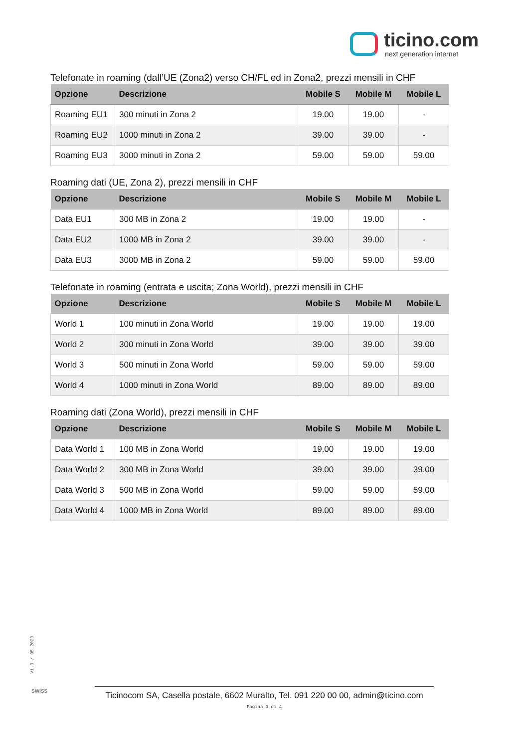ticino.com
next generation internet
Telefonate in roaming (dall’UE (Zona2) verso CH/FL ed in Zona2, prezzi mensili in CHF
| Opzione | Descrizione | Mobile S | Mobile M | Mobile L |
| --- | --- | --- | --- | --- |
| Roaming EU1 | 300 minuti in Zona 2 | 19.00 | 19.00 | - |
| Roaming EU2 | 1000 minuti in Zona 2 | 39.00 | 39.00 | - |
| Roaming EU3 | 3000 minuti in Zona 2 | 59.00 | 59.00 | 59.00 |
Roaming dati (UE, Zona 2), prezzi mensili in CHF
| Opzione | Descrizione | Mobile S | Mobile M | Mobile L |
| --- | --- | --- | --- | --- |
| Data EU1 | 300 MB in Zona 2 | 19.00 | 19.00 | - |
| Data EU2 | 1000 MB in Zona 2 | 39.00 | 39.00 | - |
| Data EU3 | 3000 MB in Zona 2 | 59.00 | 59.00 | 59.00 |
Telefonate in roaming (entrata e uscita; Zona World), prezzi mensili in CHF
| Opzione | Descrizione | Mobile S | Mobile M | Mobile L |
| --- | --- | --- | --- | --- |
| World 1 | 100 minuti in Zona World | 19.00 | 19.00 | 19.00 |
| World 2 | 300 minuti in Zona World | 39.00 | 39.00 | 39.00 |
| World 3 | 500 minuti in Zona World | 59.00 | 59.00 | 59.00 |
| World 4 | 1000 minuti in Zona World | 89.00 | 89.00 | 89.00 |
Roaming dati (Zona World), prezzi mensili in CHF
| Opzione | Descrizione | Mobile S | Mobile M | Mobile L |
| --- | --- | --- | --- | --- |
| Data World 1 | 100 MB in Zona World | 19.00 | 19.00 | 19.00 |
| Data World 2 | 300 MB in Zona World | 39.00 | 39.00 | 39.00 |
| Data World 3 | 500 MB in Zona World | 59.00 | 59.00 | 59.00 |
| Data World 4 | 1000 MB in Zona World | 89.00 | 89.00 | 89.00 |
V1.3 / 05.2020
SWISS
Ticinocom SA, Casella postale, 6602 Muralto, Tel. 091 220 00 00, admin@ticino.com
Pagina 3 di 4